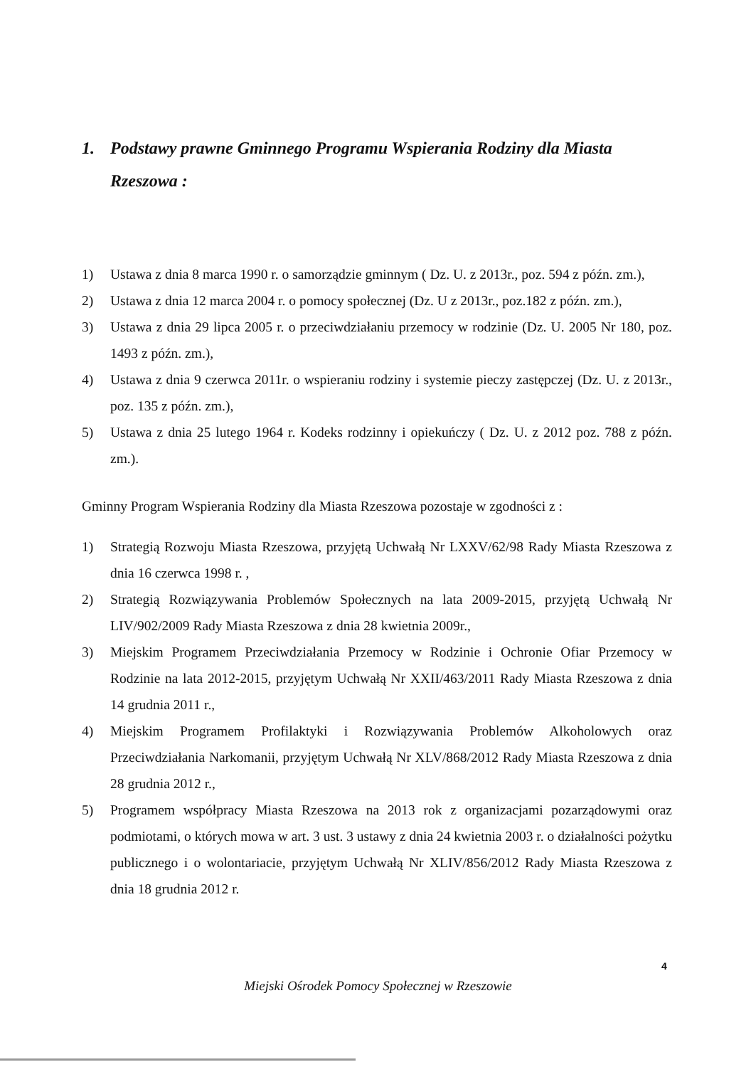1. Podstawy prawne Gminnego Programu Wspierania Rodziny dla Miasta Rzeszowa :
1) Ustawa z dnia 8 marca 1990 r. o samorządzie gminnym ( Dz. U. z 2013r., poz. 594 z późn. zm.),
2) Ustawa z dnia 12 marca 2004 r. o pomocy społecznej (Dz. U z 2013r., poz.182 z późn. zm.),
3) Ustawa z dnia 29 lipca 2005 r. o przeciwdziałaniu przemocy w rodzinie (Dz. U. 2005 Nr 180, poz. 1493 z późn. zm.),
4) Ustawa z dnia 9 czerwca 2011r. o wspieraniu rodziny i systemie pieczy zastępczej (Dz. U. z 2013r., poz. 135 z późn. zm.),
5) Ustawa z dnia 25 lutego 1964 r. Kodeks rodzinny i opiekuńczy ( Dz. U. z 2012 poz. 788 z późn. zm.).
Gminny Program Wspierania Rodziny dla Miasta Rzeszowa pozostaje w zgodności z :
1) Strategią Rozwoju Miasta Rzeszowa, przyjętą Uchwałą Nr LXXV/62/98 Rady Miasta Rzeszowa z dnia 16 czerwca 1998 r. ,
2) Strategią Rozwiązywania Problemów Społecznych na lata 2009-2015, przyjętą Uchwałą Nr LIV/902/2009 Rady Miasta Rzeszowa z dnia 28 kwietnia 2009r.,
3) Miejskim Programem Przeciwdziałania Przemocy w Rodzinie i Ochronie Ofiar Przemocy w Rodzinie na lata 2012-2015, przyjętym Uchwałą Nr XXII/463/2011 Rady Miasta Rzeszowa z dnia 14 grudnia 2011 r.,
4) Miejskim Programem Profilaktyki i Rozwiązywania Problemów Alkoholowych oraz Przeciwdziałania Narkomanii, przyjętym Uchwałą Nr XLV/868/2012 Rady Miasta Rzeszowa z dnia 28 grudnia 2012 r.,
5) Programem współpracy Miasta Rzeszowa na 2013 rok z organizacjami pozarządowymi oraz podmiotami, o których mowa w art. 3 ust. 3 ustawy z dnia 24 kwietnia 2003 r. o działalności pożytku publicznego i o wolontariacie, przyjętym Uchwałą Nr XLIV/856/2012 Rady Miasta Rzeszowa z dnia 18 grudnia 2012 r.
4
Miejski Ośrodek Pomocy Społecznej w Rzeszowie